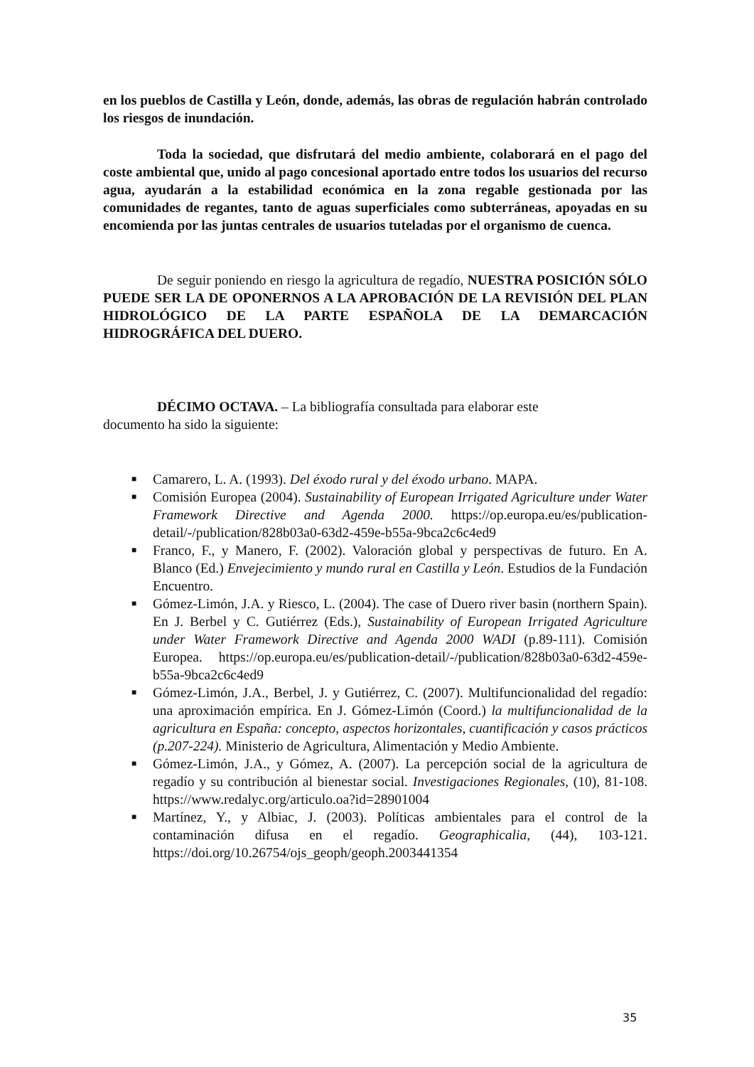en los pueblos de Castilla y León, donde, además, las obras de regulación habrán controlado los riesgos de inundación.
Toda la sociedad, que disfrutará del medio ambiente, colaborará en el pago del coste ambiental que, unido al pago concesional aportado entre todos los usuarios del recurso agua, ayudarán a la estabilidad económica en la zona regable gestionada por las comunidades de regantes, tanto de aguas superficiales como subterráneas, apoyadas en su encomienda por las juntas centrales de usuarios tuteladas por el organismo de cuenca.
De seguir poniendo en riesgo la agricultura de regadío, NUESTRA POSICIÓN SÓLO PUEDE SER LA DE OPONERNOS A LA APROBACIÓN DE LA REVISIÓN DEL PLAN HIDROLÓGICO DE LA PARTE ESPAÑOLA DE LA DEMARCACIÓN HIDROGRÁFICA DEL DUERO.
DÉCIMO OCTAVA. – La bibliografía consultada para elaborar este documento ha sido la siguiente:
■ Camarero, L. A. (1993). Del éxodo rural y del éxodo urbano. MAPA.
■ Comisión Europea (2004). Sustainability of European Irrigated Agriculture under Water Framework Directive and Agenda 2000. https://op.europa.eu/es/publication-detail/-/publication/828b03a0-63d2-459e-b55a-9bca2c6c4ed9
■ Franco, F., y Manero, F. (2002). Valoración global y perspectivas de futuro. En A. Blanco (Ed.) Envejecimiento y mundo rural en Castilla y León. Estudios de la Fundación Encuentro.
■ Gómez-Limón, J.A. y Riesco, L. (2004). The case of Duero river basin (northern Spain). En J. Berbel y C. Gutiérrez (Eds.), Sustainability of European Irrigated Agriculture under Water Framework Directive and Agenda 2000 WADI (p.89-111). Comisión Europea. https://op.europa.eu/es/publication-detail/-/publication/828b03a0-63d2-459e-b55a-9bca2c6c4ed9
■ Gómez-Limón, J.A., Berbel, J. y Gutiérrez, C. (2007). Multifuncionalidad del regadío: una aproximación empírica. En J. Gómez-Limón (Coord.) la multifuncionalidad de la agricultura en España: concepto, aspectos horizontales, cuantificación y casos prácticos (p.207-224). Ministerio de Agricultura, Alimentación y Medio Ambiente.
■ Gómez-Limón, J.A., y Gómez, A. (2007). La percepción social de la agricultura de regadío y su contribución al bienestar social. Investigaciones Regionales, (10), 81-108. https://www.redalyc.org/articulo.oa?id=28901004
■ Martínez, Y., y Albiac, J. (2003). Políticas ambientales para el control de la contaminación difusa en el regadío. Geographicalia, (44), 103-121. https://doi.org/10.26754/ojs_geoph/geoph.2003441354
35